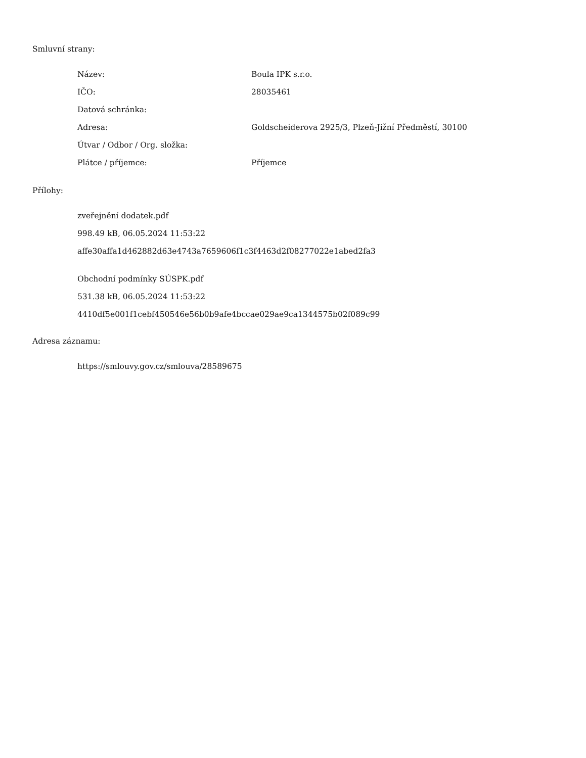Smluvní strany:
| Název: | Boula IPK s.r.o. |
| IČO: | 28035461 |
| Datová schránka: | |
| Adresa: | Goldscheiderova 2925/3, Plzeň-Jižní Předměstí, 30100 |
| Útvar / Odbor / Org. složka: | |
| Plátce / příjemce: | Příjemce |
Přílohy:
zveřejnění dodatek.pdf
998.49 kB, 06.05.2024 11:53:22
affe30affa1d462882d63e4743a7659606f1c3f4463d2f08277022e1abed2fa3
Obchodní podmínky SÚSPK.pdf
531.38 kB, 06.05.2024 11:53:22
4410df5e001f1cebf450546e56b0b9afe4bccae029ae9ca1344575b02f089c99
Adresa záznamu:
https://smlouvy.gov.cz/smlouva/28589675